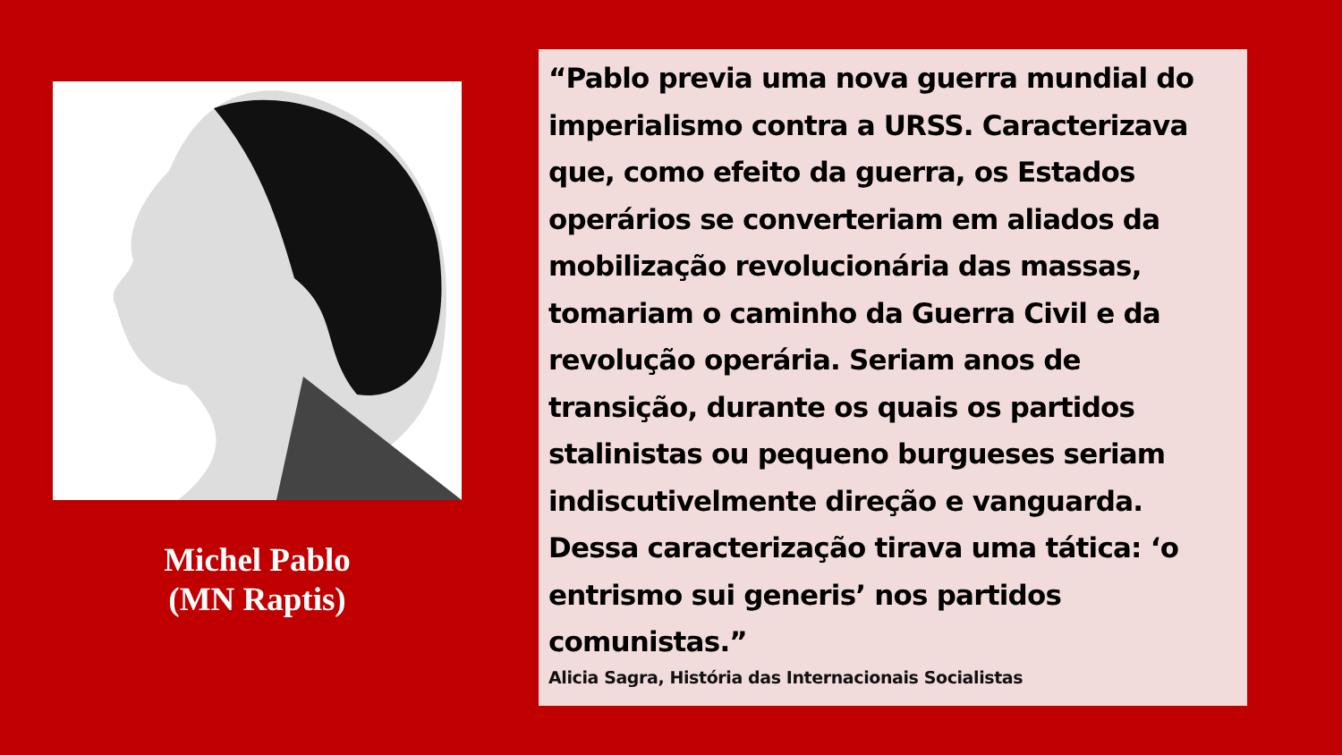Michel Pablo
(MN Raptis)
“Pablo previa uma nova guerra mundial do imperialismo contra a URSS. Caracterizava que, como efeito da guerra, os Estados operários se converteriam em aliados da mobilização revolucionária das massas, tomariam o caminho da Guerra Civil e da revolução operária. Seriam anos de transição, durante os quais os partidos stalinistas ou pequeno burgueses seriam indiscutivelmente direção e vanguarda. Dessa caracterização tirava uma tática: ‘o entrismo sui generis’ nos partidos comunistas.”
Alicia Sagra, História das Internacionais Socialistas